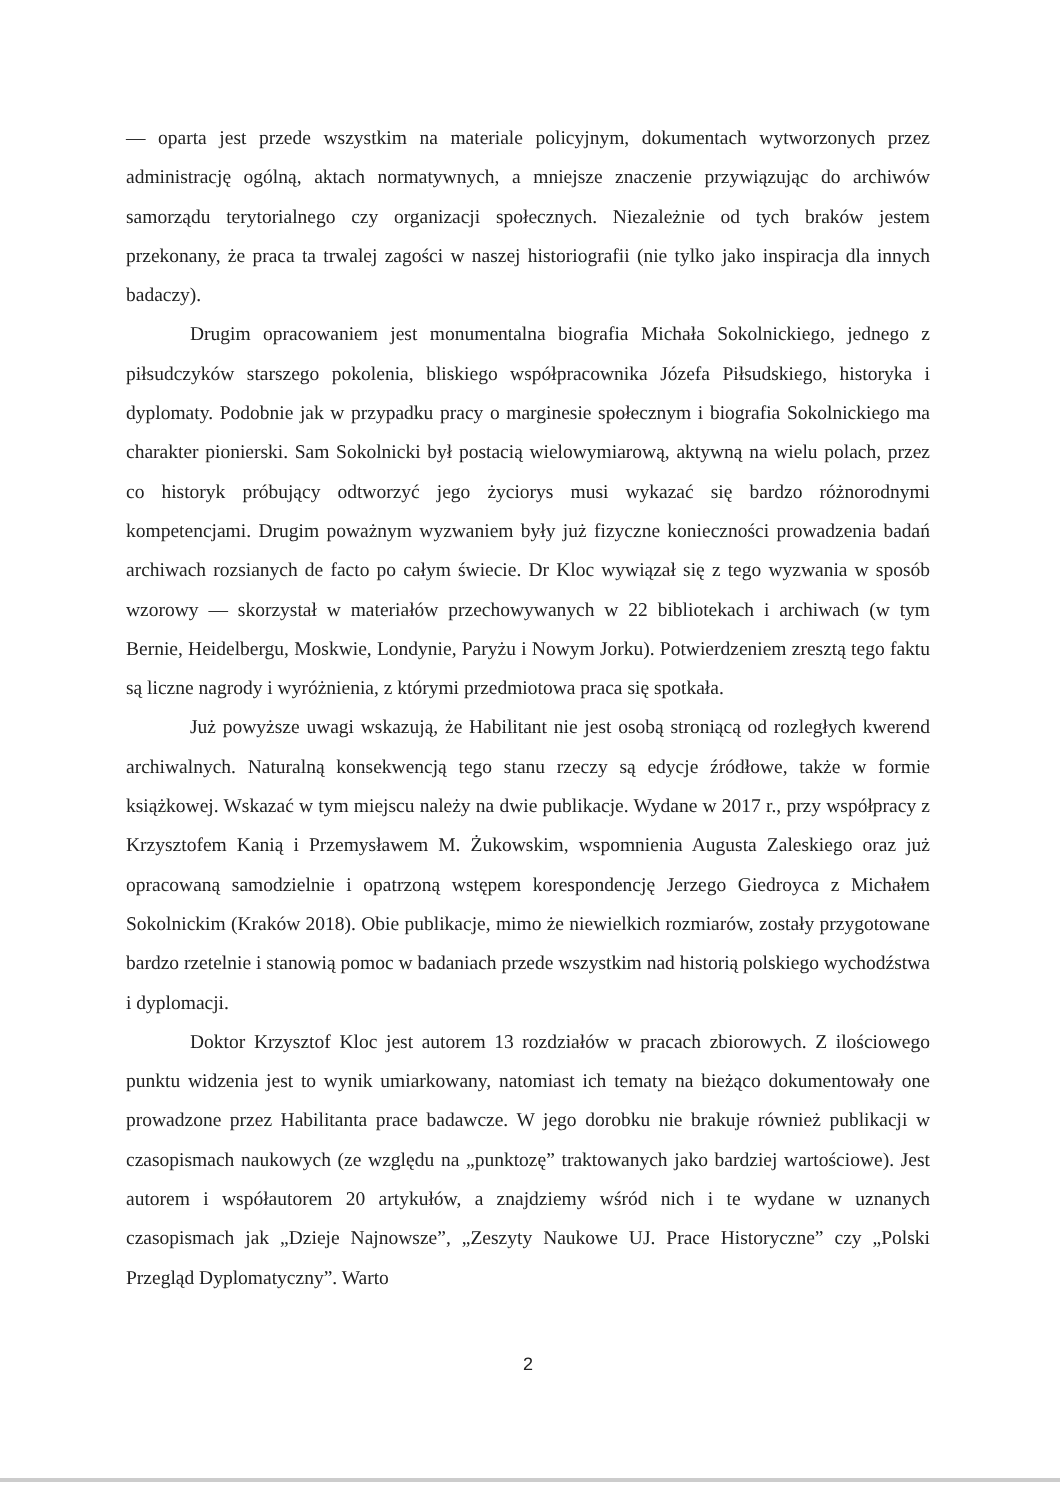— oparta jest przede wszystkim na materiale policyjnym, dokumentach wytworzonych przez administrację ogólną, aktach normatywnych, a mniejsze znaczenie przywiązując do archiwów samorządu terytorialnego czy organizacji społecznych. Niezależnie od tych braków jestem przekonany, że praca ta trwalej zagości w naszej historiografii (nie tylko jako inspiracja dla innych badaczy).
Drugim opracowaniem jest monumentalna biografia Michała Sokolnickiego, jednego z piłsudczyków starszego pokolenia, bliskiego współpracownika Józefa Piłsudskiego, historyka i dyplomaty. Podobnie jak w przypadku pracy o marginesie społecznym i biografia Sokolnickiego ma charakter pionierski. Sam Sokolnicki był postacią wielowymiarową, aktywną na wielu polach, przez co historyk próbujący odtworzyć jego życiorys musi wykazać się bardzo różnorodnymi kompetencjami. Drugim poważnym wyzwaniem były już fizyczne konieczności prowadzenia badań archiwach rozsianych de facto po całym świecie. Dr Kloc wywiązał się z tego wyzwania w sposób wzorowy — skorzystał w materiałów przechowywanych w 22 bibliotekach i archiwach (w tym Bernie, Heidelbergu, Moskwie, Londynie, Paryżu i Nowym Jorku). Potwierdzeniem zresztą tego faktu są liczne nagrody i wyróżnienia, z którymi przedmiotowa praca się spotkała.
Już powyższe uwagi wskazują, że Habilitant nie jest osobą stroniącą od rozległych kwerend archiwalnych. Naturalną konsekwencją tego stanu rzeczy są edycje źródłowe, także w formie książkowej. Wskazać w tym miejscu należy na dwie publikacje. Wydane w 2017 r., przy współpracy z Krzysztofem Kanią i Przemysławem M. Żukowskim, wspomnienia Augusta Zaleskiego oraz już opracowaną samodzielnie i opatrzoną wstępem korespondencję Jerzego Giedroyca z Michałem Sokolnickim (Kraków 2018). Obie publikacje, mimo że niewielkich rozmiarów, zostały przygotowane bardzo rzetelnie i stanowią pomoc w badaniach przede wszystkim nad historią polskiego wychodźstwa i dyplomacji.
Doktor Krzysztof Kloc jest autorem 13 rozdziałów w pracach zbiorowych. Z ilościowego punktu widzenia jest to wynik umiarkowany, natomiast ich tematy na bieżąco dokumentowały one prowadzone przez Habilitanta prace badawcze. W jego dorobku nie brakuje również publikacji w czasopismach naukowych (ze względu na „punktozę” traktowanych jako bardziej wartościowe). Jest autorem i współautorem 20 artykułów, a znajdziemy wśród nich i te wydane w uznanych czasopismach jak „Dzieje Najnowsze”, „Zeszyty Naukowe UJ. Prace Historyczne” czy „Polski Przegląd Dyplomatyczny”. Warto
2